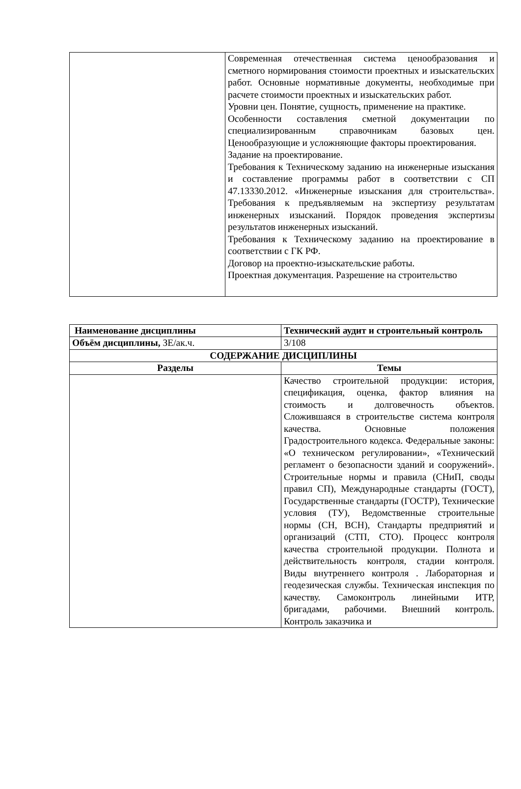| | Современная отечественная система ценообразования и сметного нормирования стоимости проектных и изыскательских работ. Основные нормативные документы, необходимые при расчете стоимости проектных и изыскательских работ. Уровни цен. Понятие, сущность, применение на практике. Особенности составления сметной документации по специализированным справочникам базовых цен. Ценообразующие и усложняющие факторы проектирования. Задание на проектирование. Требования к Техническому заданию на инженерные изыскания и составление программы работ в соответствии с СП 47.13330.2012. «Инженерные изыскания для строительства». Требования к предъявляемым на экспертизу результатам инженерных изысканий. Порядок проведения экспертизы результатов инженерных изысканий. Требования к Техническому заданию на проектирование в соответствии с ГК РФ. Договор на проектно-изыскательские работы. Проектная документация. Разрешение на строительство |
| Наименование дисциплины | Технический аудит и строительный контроль |
| Объём дисциплины, ЗЕ/ак.ч. | 3/108 |
| СОДЕРЖАНИЕ ДИСЦИПЛИНЫ | |
| Разделы | Темы |
| | Качество строительной продукции: история, спецификация, оценка, фактор влияния на стоимость и долговечность объектов. Сложившаяся в строительстве система контроля качества. Основные положения Градостроительного кодекса. Федеральные законы: «О техническом регулировании», «Технический регламент о безопасности зданий и сооружений». Строительные нормы и правила (СНиП, своды правил СП), Международные стандарты (ГОСТ), Государственные стандарты (ГОСТР), Технические условия (ТУ), Ведомственные строительные нормы (СН, ВСН), Стандарты предприятий и организаций (СТП, СТО). Процесс контроля качества строительной продукции. Полнота и действительность контроля, стадии контроля. Виды внутреннего контроля . Лабораторная и геодезическая службы. Техническая инспекция по качеству. Самоконтроль линейными ИТР, бригадами, рабочими. Внешний контроль. Контроль заказчика и |